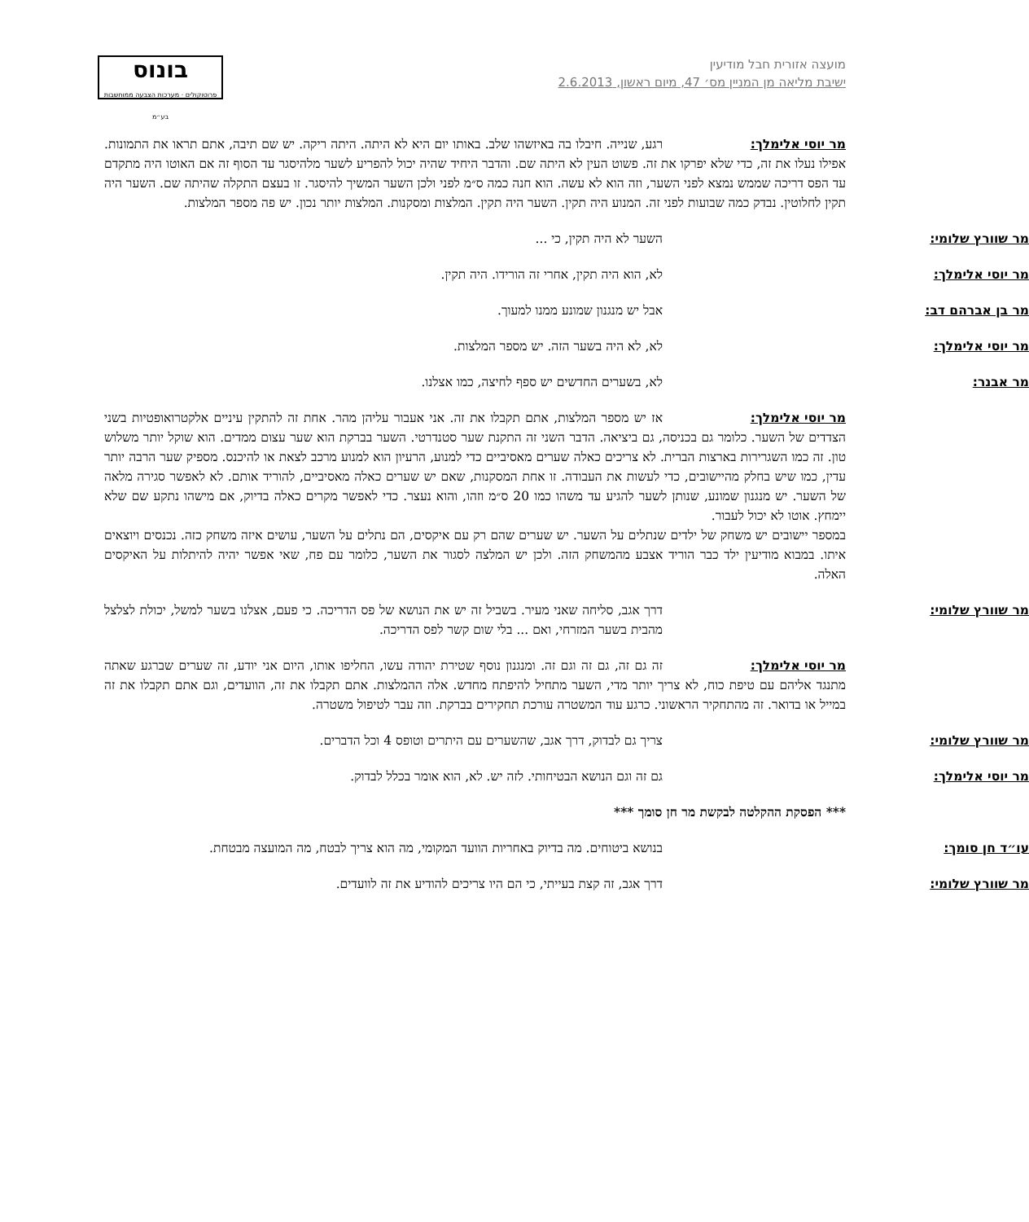מועצה אזורית חבל מודיעין
ישיבת מליאה מן המניין מס׳ 47, מיום ראשון, 2.6.2013
בונוס
פרוטוקולים · מערכות הצבעה ממוחשבות בע״מ
מר יוסי אלימלך: רגע, שנייה. חיבלו בה באיזשהו שלב. באותו יום היא לא היתה. היתה ריקה. יש שם תיבה, אתם תראו את התמונות. אפילו נעלו את זה, כדי שלא יפרקו את זה. פשוט העין לא היתה שם. והדבר היחיד שהיה יכול להפריע לשער מלהיסגר עד הסוף זה אם האוטו היה מתקדם עד הפס דריכה שממש נמצא לפני השער, וזה הוא לא עשה. הוא חנה כמה ס״מ לפני ולכן השער המשיך להיסגר. זו בעצם התקלה שהיתה שם. השער היה תקין לחלוטין. נבדק כמה שבועות לפני זה. המנוע היה תקין. השער היה תקין. המלצות ומסקנות. המלצות יותר נכון. יש פה מספר המלצות.
מר שוורץ שלומי: השער לא היה תקין, כי ...
מר יוסי אלימלך: לא, הוא היה תקין, אחרי זה הורידו. היה תקין.
מר בן אברהם דב: אבל יש מנגנון שמונע ממנו למעוך.
מר יוסי אלימלך: לא, לא היה בשער הזה. יש מספר המלצות.
מר אבנר: לא, בשערים החדשים יש ספף לחיצה, כמו אצלנו.
מר יוסי אלימלך: אז יש מספר המלצות, אתם תקבלו את זה. אני אעבור עליהן מהר. אחת זה להתקין עיניים אלקטרואופטיות בשני הצדדים של השער. כלומר גם בכניסה, גם ביציאה. הדבר השני זה התקנת שער סטנדרטי. השער בברקת הוא שער עצום ממדים. הוא שוקל יותר משלוש טון. זה כמו השגרירות בארצות הברית. לא צריכים כאלה שערים מאסיביים כדי למנוע, הרעיון הוא למנוע מרכב לצאת או להיכנס. מספיק שער הרבה יותר עדין, כמו שיש בחלק מהיישובים, כדי לעשות את העבודה. זו אחת המסקנות, שאם יש שערים כאלה מאסיביים, להוריד אותם. לא לאפשר סגירה מלאה של השער. יש מנגנון שמונע, שנותן לשער להגיע עד משהו כמו 20 ס״מ וזהו, והוא נעצר. כדי לאפשר מקרים כאלה בדיוק, אם מישהו נתקע שם שלא יימחץ. אוטו לא יכול לעבור.
במספר יישובים יש משחק של ילדים שנתלים על השער. יש שערים שהם רק עם איקסים, הם נתלים על השער, עושים איזה משחק כזה. נכנסים ויוצאים איתו. במבוא מודיעין ילד כבר הוריד אצבע מהמשחק הזה. ולכן יש המלצה לסגור את השער, כלומר עם פח, שאי אפשר יהיה להיתלות על האיקסים האלה.
מר שוורץ שלומי: דרך אגב, סליחה שאני מעיר. בשביל זה יש את הנושא של פס הדריכה. כי פעם, אצלנו בשער למשל, יכולת לצלצל מהבית בשער המזרחי, ואם ... בלי שום קשר לפס הדריכה.
מר יוסי אלימלך: זה גם זה, גם זה וגם זה. ומנגנון נוסף שטירת יהודה עשו, החליפו אותו, היום אני יודע, זה שערים שברגע שאתה מתנגד אליהם עם טיפת כוח, לא צריך יותר מדי, השער מתחיל להיפתח מחדש. אלה ההמלצות. אתם תקבלו את זה, הוועדים, וגם אתם תקבלו את זה במייל או בדואר. זה מהתחקיר הראשוני. כרגע עוד המשטרה עורכת תחקירים בברקת. וזה עבר לטיפול משטרה.
מר שוורץ שלומי: צריך גם לבדוק, דרך אגב, שהשערים עם היתרים וטופס 4 וכל הדברים.
מר יוסי אלימלך: גם זה וגם הנושא הבטיחותי. לזה יש. לא, הוא אומר בכלל לבדוק.
*** הפסקת ההקלטה לבקשת מר חן סומך ***
עו״ד חן סומך: בנושא ביטוחים. מה בדיוק באחריות הוועד המקומי, מה הוא צריך לבטח, מה המועצה מבטחת.
מר שוורץ שלומי: דרך אגב, זה קצת בעייתי, כי הם היו צריכים להודיע את זה לוועדים.